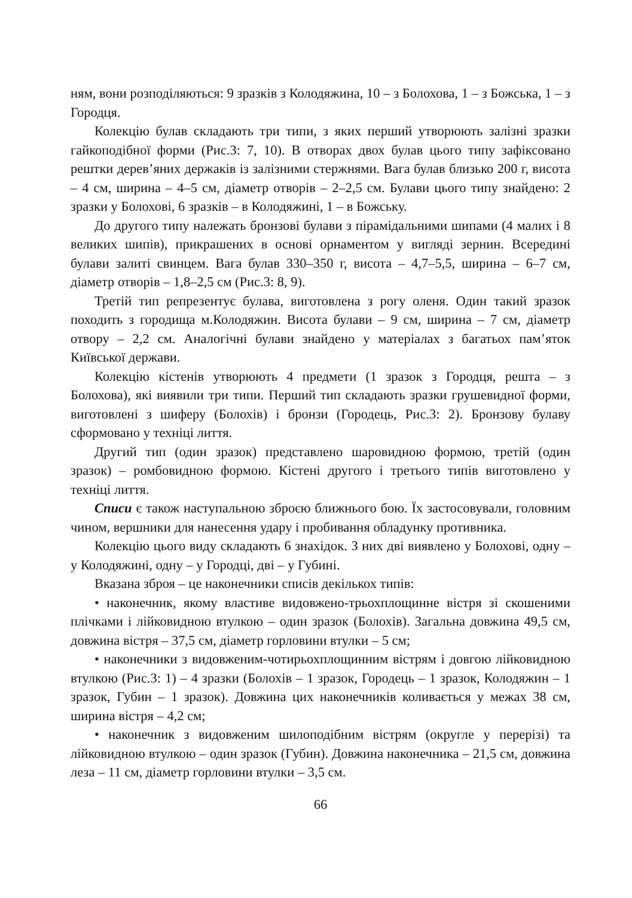ням, вони розподіляються: 9 зразків з Колодяжина, 10 – з Болохова, 1 – з Божська, 1 – з Городця.
Колекцію булав складають три типи, з яких перший утворюють залізні зразки гайкоподібної форми (Рис.3: 7, 10). В отворах двох булав цього типу зафіксовано рештки дерев’яних держаків із залізними стержнями. Вага булав близько 200 г, висота – 4 см, ширина – 4–5 см, діаметр отворів – 2–2,5 см. Булави цього типу знайдено: 2 зразки у Болохові, 6 зразків – в Колодяжині, 1 – в Божську.
До другого типу належать бронзові булави з пірамідальними шипами (4 малих і 8 великих шипів), прикрашених в основі орнаментом у вигляді зернин. Всередині булави залиті свинцем. Вага булав 330–350 г, висота – 4,7–5,5, ширина – 6–7 см, діаметр отворів – 1,8–2,5 см (Рис.3: 8, 9).
Третій тип репрезентує булава, виготовлена з рогу оленя. Один такий зразок походить з городища м.Колодяжин. Висота булави – 9 см, ширина – 7 см, діаметр отвору – 2,2 см. Аналогічні булави знайдено у матеріалах з багатьох пам’яток Київської держави.
Колекцію кістенів утворюють 4 предмети (1 зразок з Городця, решта – з Болохова), які виявили три типи. Перший тип складають зразки грушевидної форми, виготовлені з шиферу (Болохів) і бронзи (Городець, Рис.3: 2). Бронзову булаву сформовано у техніці лиття.
Другий тип (один зразок) представлено шаровидною формою, третій (один зразок) – ромбовидною формою. Кістені другого і третього типів виготовлено у техніці лиття.
Списи є також наступальною зброєю ближнього бою. Їх застосовували, головним чином, вершники для нанесення удару і пробивання обладунку противника.
Колекцію цього виду складають 6 знахідок. З них дві виявлено у Болохові, одну – у Колодяжині, одну – у Городці, дві – у Губині.
Вказана зброя – це наконечники списів декількох типів:
• наконечник, якому властиве видовжено-трьохплощинне вістря зі скошеними плічками і лійковидною втулкою – один зразок (Болохів). Загальна довжина 49,5 см, довжина вістря – 37,5 см, діаметр горловини втулки – 5 см;
• наконечники з видовженим-чотирьохплощинним вістрям і довгою лійковидною втулкою (Рис.3: 1) – 4 зразки (Болохів – 1 зразок, Городець – 1 зразок, Колодяжин – 1 зразок, Губин – 1 зразок). Довжина цих наконечників коливається у межах 38 см, ширина вістря – 4,2 см;
• наконечник з видовженим шилоподібним вістрям (округле у перерізі) та лійковидною втулкою – один зразок (Губин). Довжина наконечника – 21,5 см, довжина леза – 11 см, діаметр горловини втулки – 3,5 см.
66